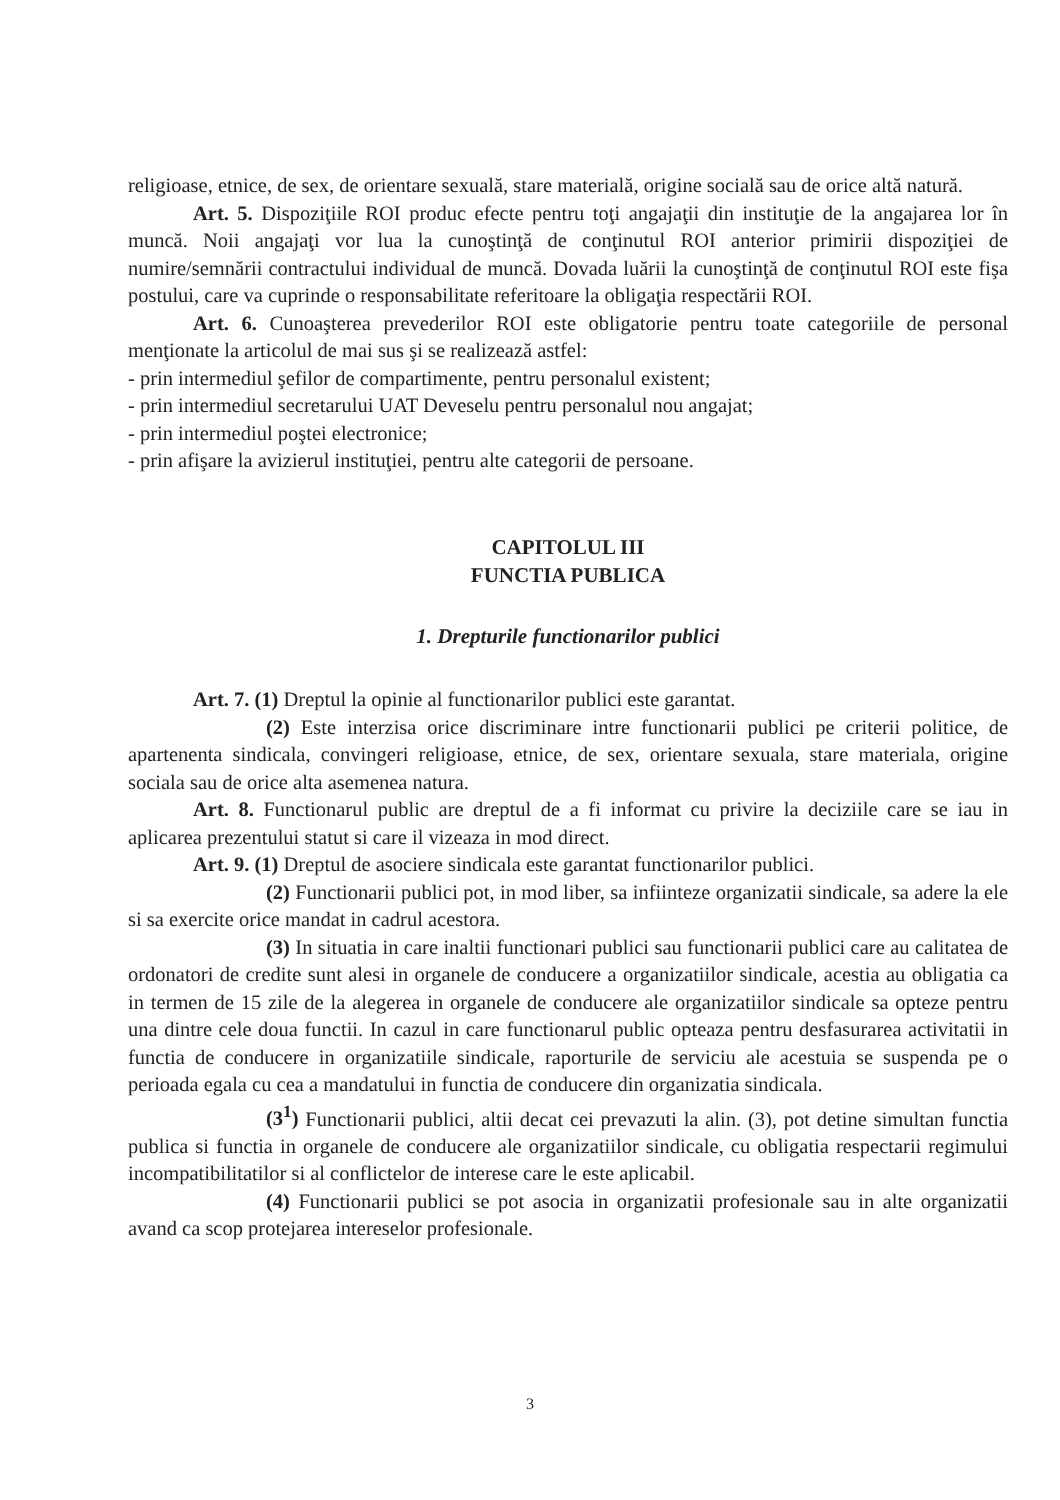religioase, etnice, de sex, de orientare sexuală, stare materială, origine socială sau de orice altă natură.
Art. 5. Dispoziţiile ROI produc efecte pentru toţi angajaţii din instituţie de la angajarea lor în muncă. Noii angajaţi vor lua la cunoştinţă de conţinutul ROI anterior primirii dispoziţiei de numire/semnării contractului individual de muncă. Dovada luării la cunoştinţă de conţinutul ROI este fişa postului, care va cuprinde o responsabilitate referitoare la obligaţia respectării ROI.
Art. 6. Cunoaşterea prevederilor ROI este obligatorie pentru toate categoriile de personal menţionate la articolul de mai sus şi se realizează astfel:
- prin intermediul şefilor de compartimente, pentru personalul existent;
- prin intermediul secretarului UAT Deveselu pentru personalul nou angajat;
- prin intermediul poştei electronice;
- prin afişare la avizierul instituţiei, pentru alte categorii de persoane.
CAPITOLUL III
FUNCTIA PUBLICA
1. Drepturile functionarilor publici
Art. 7. (1) Dreptul la opinie al functionarilor publici este garantat.
(2) Este interzisa orice discriminare intre functionarii publici pe criterii politice, de apartenenta sindicala, convingeri religioase, etnice, de sex, orientare sexuala, stare materiala, origine sociala sau de orice alta asemenea natura.
Art. 8. Functionarul public are dreptul de a fi informat cu privire la deciziile care se iau in aplicarea prezentului statut si care il vizeaza in mod direct.
Art. 9. (1) Dreptul de asociere sindicala este garantat functionarilor publici.
(2) Functionarii publici pot, in mod liber, sa infiinteze organizatii sindicale, sa adere la ele si sa exercite orice mandat in cadrul acestora.
(3) In situatia in care inaltii functionari publici sau functionarii publici care au calitatea de ordonatori de credite sunt alesi in organele de conducere a organizatiilor sindicale, acestia au obligatia ca in termen de 15 zile de la alegerea in organele de conducere ale organizatiilor sindicale sa opteze pentru una dintre cele doua functii. In cazul in care functionarul public opteaza pentru desfasurarea activitatii in functia de conducere in organizatiile sindicale, raporturile de serviciu ale acestuia se suspenda pe o perioada egala cu cea a mandatului in functia de conducere din organizatia sindicala.
(3<sup>1</sup>) Functionarii publici, altii decat cei prevazuti la alin. (3), pot detine simultan functia publica si functia in organele de conducere ale organizatiilor sindicale, cu obligatia respectarii regimului incompatibilitatilor si al conflictelor de interese care le este aplicabil.
(4) Functionarii publici se pot asocia in organizatii profesionale sau in alte organizatii avand ca scop protejarea intereselor profesionale.
3